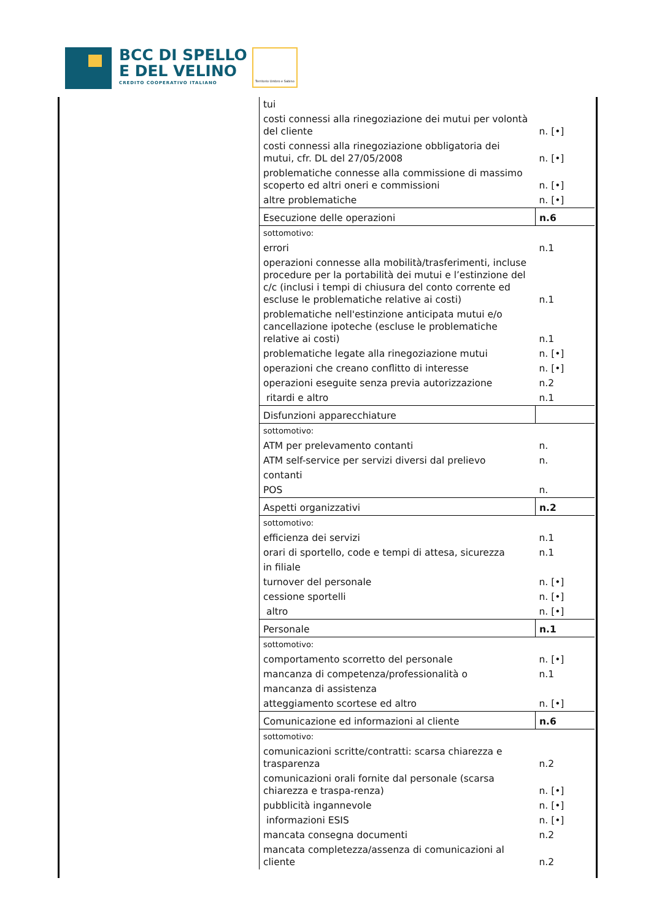BCC DI SPELLO
E DEL VELINO
CREDITO COOPERATIVO ITALIANO
Territorio Umbro e Sabino
| tui | |
| costi connessi alla rinegoziazione dei mutui per volontà del cliente | n. [•] |
| costi connessi alla rinegoziazione obbligatoria dei mutui, cfr. DL del 27/05/2008 | n. [•] |
| problematiche connesse alla commissione di massimo scoperto ed altri oneri e commissioni | n. [•] |
| altre problematiche | n. [•] |
| Esecuzione delle operazioni | n.6 |
| sottomotivo: | |
| errori | n.1 |
| operazioni connesse alla mobilità/trasferimenti, incluse procedure per la portabilità dei mutui e l’estinzione del c/c (inclusi i tempi di chiusura del conto corrente ed escluse le problematiche relative ai costi) | n.1 |
| problematiche nell'estinzione anticipata mutui e/o cancellazione ipoteche (escluse le problematiche relative ai costi) | n.1 |
| problematiche legate alla rinegoziazione mutui | n. [•] |
| operazioni che creano conflitto di interesse | n. [•] |
| operazioni eseguite senza previa autorizzazione | n.2 |
| ritardi e altro | n.1 |
| Disfunzioni apparecchiature | |
| sottomotivo: | |
| ATM per prelevamento contanti | n. |
| ATM self-service per servizi diversi dal prelievo | n. |
| contanti | |
| POS | n. |
| Aspetti organizzativi | n.2 |
| sottomotivo: | |
| efficienza dei servizi | n.1 |
| orari di sportello, code e tempi di attesa, sicurezza | n.1 |
| in filiale | |
| turnover del personale | n. [•] |
| cessione sportelli | n. [•] |
| altro | n. [•] |
| Personale | n.1 |
| sottomotivo: | |
| comportamento scorretto del personale | n. [•] |
| mancanza di competenza/professionalità o | n.1 |
| mancanza di assistenza | |
| atteggiamento scortese ed altro | n. [•] |
| Comunicazione ed informazioni al cliente | n.6 |
| sottomotivo: | |
| comunicazioni scritte/contratti: scarsa chiarezza e trasparenza | n.2 |
| comunicazioni orali fornite dal personale (scarsa chiarezza e traspa-renza) | n. [•] |
| pubblicità ingannevole | n. [•] |
| informazioni ESIS | n. [•] |
| mancata consegna documenti | n.2 |
| mancata completezza/assenza di comunicazioni al cliente | n.2 |